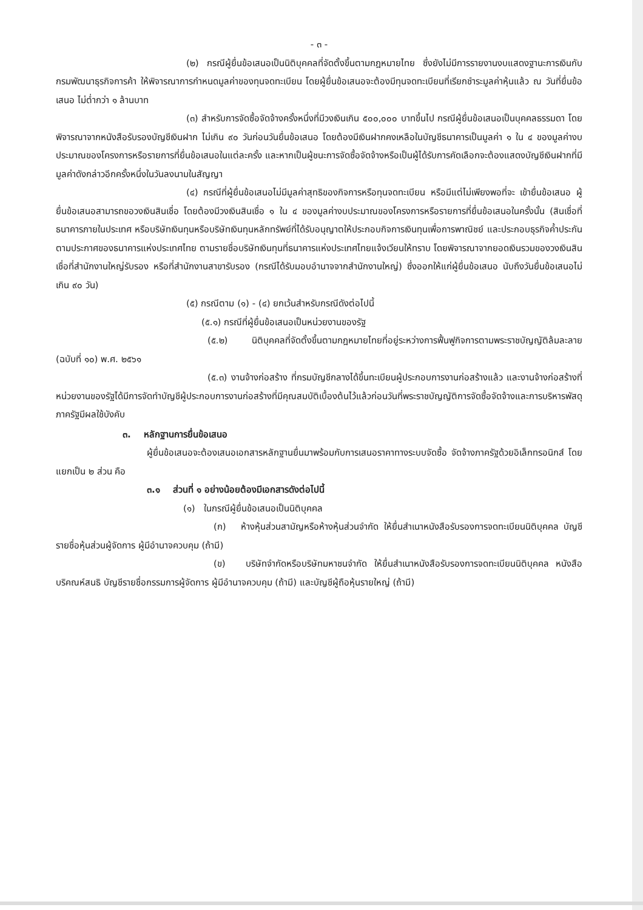- ๓ -
(๒) กรณีผู้ยื่นข้อเสนอเป็นนิติบุคคลที่จัดตั้งขึ้นตามกฎหมายไทย ซึ่งยังไม่มีการรายงานงบแสดงฐานะการเงินกับกรมพัฒนาธุรกิจการค้า ให้พิจารณาการกำหนดมูลค่าของทุนจดทะเบียน โดยผู้ยื่นข้อเสนอจะต้องมีทุนจดทะเบียนที่เรียกชำระมูลค่าหุ้นแล้ว ณ วันที่ยื่นข้อเสนอ ไม่ต่ำกว่า ๑ ล้านบาท
(๓) สำหรับการจัดซื้อจัดจ้างครั้งหนึ่งที่มีวงเงินเกิน ๕๐๐,๐๐๐ บาทขึ้นไป กรณีผู้ยื่นข้อเสนอเป็นบุคคลธรรมดา โดยพิจารณาจากหนังสือรับรองบัญชีเงินฝาก ไม่เกิน ๙๐ วันก่อนวันยื่นข้อเสนอ โดยต้องมีเงินฝากคงเหลือในบัญชีธนาคารเป็นมูลค่า ๑ ใน ๔ ของมูลค่างบประมาณของโครงการหรือรายการที่ยื่นข้อเสนอในแต่ละครั้ง และหากเป็นผู้ชนะการจัดซื้อจัดจ้างหรือเป็นผู้ได้รับการคัดเลือกจะต้องแสดงบัญชีเงินฝากที่มีมูลค่าดังกล่าวอีกครั้งหนึ่งในวันลงนามในสัญญา
(๔) กรณีที่ผู้ยื่นข้อเสนอไม่มีมูลค่าสุทธิของกิจการหรือทุนจดทะเบียน หรือมีแต่ไม่เพียงพอที่จะ เข้ายื่นข้อเสนอ ผู้ยื่นข้อเสนอสามารถขอวงเงินสินเชื่อ โดยต้องมีวงเงินสินเชื่อ ๑ ใน ๔ ของมูลค่างบประมาณของโครงการหรือรายการที่ยื่นข้อเสนอในครั้งนั้น (สินเชื่อที่ธนาคารภายในประเทศ หรือบริษัทเงินทุนหรือบริษัทเงินทุนหลักทรัพย์ที่ได้รับอนุญาตให้ประกอบกิจการเงินทุนเพื่อการพาณิชย์ และประกอบธุรกิจค้ำประกันตามประกาศของธนาคารแห่งประเทศไทย ตามรายชื่อบริษัทเงินทุนที่ธนาคารแห่งประเทศไทยแจ้งเวียนให้ทราบ โดยพิจารณาจากยอดเงินรวมของวงเงินสินเชื่อที่สำนักงานใหญ่รับรอง หรือที่สำนักงานสาขารับรอง (กรณีได้รับมอบอำนาจจากสำนักงานใหญ่) ซึ่งออกให้แก่ผู้ยื่นข้อเสนอ นับถึงวันยื่นข้อเสนอไม่เกิน ๙๐ วัน)
(๕) กรณีตาม (๑) - (๔) ยกเว้นสำหรับกรณีดังต่อไปนี้
(๕.๑) กรณีที่ผู้ยื่นข้อเสนอเป็นหน่วยงานของรัฐ
(๕.๒) นิติบุคคลที่จัดตั้งขึ้นตามกฎหมายไทยที่อยู่ระหว่างการฟื้นฟูกิจการตามพระราชบัญญัติล้มละลาย (ฉบับที่ ๑๐) พ.ศ. ๒๕๖๑
(๕.๓) งานจ้างก่อสร้าง ที่กรมบัญชีกลางได้ขึ้นทะเบียนผู้ประกอบการงานก่อสร้างแล้ว และงานจ้างก่อสร้างที่หน่วยงานของรัฐได้มีการจัดทำบัญชีผู้ประกอบการงานก่อสร้างที่มีคุณสมบัติเบื้องต้นไว้แล้วก่อนวันที่พระราชบัญญัติการจัดซื้อจัดจ้างและการบริหารพัสดุภาครัฐมีผลใช้บังคับ
๓. หลักฐานการยื่นข้อเสนอ
ผู้ยื่นข้อเสนอจะต้องเสนอเอกสารหลักฐานยื่นมาพร้อมกับการเสนอราคาทางระบบจัดซื้อ จัดจ้างภาครัฐด้วยอิเล็กทรอนิกส์ โดยแยกเป็น ๒ ส่วน คือ
๓.๑ ส่วนที่ ๑ อย่างน้อยต้องมีเอกสารดังต่อไปนี้
(๑) ในกรณีผู้ยื่นข้อเสนอเป็นนิติบุคคล
(ก) ห้างหุ้นส่วนสามัญหรือห้างหุ้นส่วนจำกัด ให้ยื่นสำเนาหนังสือรับรองการจดทะเบียนนิติบุคคล บัญชีรายชื่อหุ้นส่วนผู้จัดการ ผู้มีอำนาจควบคุม (ถ้ามี)
(ข) บริษัทจำกัดหรือบริษัทมหาชนจำกัด ให้ยื่นสำเนาหนังสือรับรองการจดทะเบียนนิติบุคคล หนังสือบริคณห์สนธิ บัญชีรายชื่อกรรมการผู้จัดการ ผู้มีอำนาจควบคุม (ถ้ามี) และบัญชีผู้ถือหุ้นรายใหญ่ (ถ้ามี)